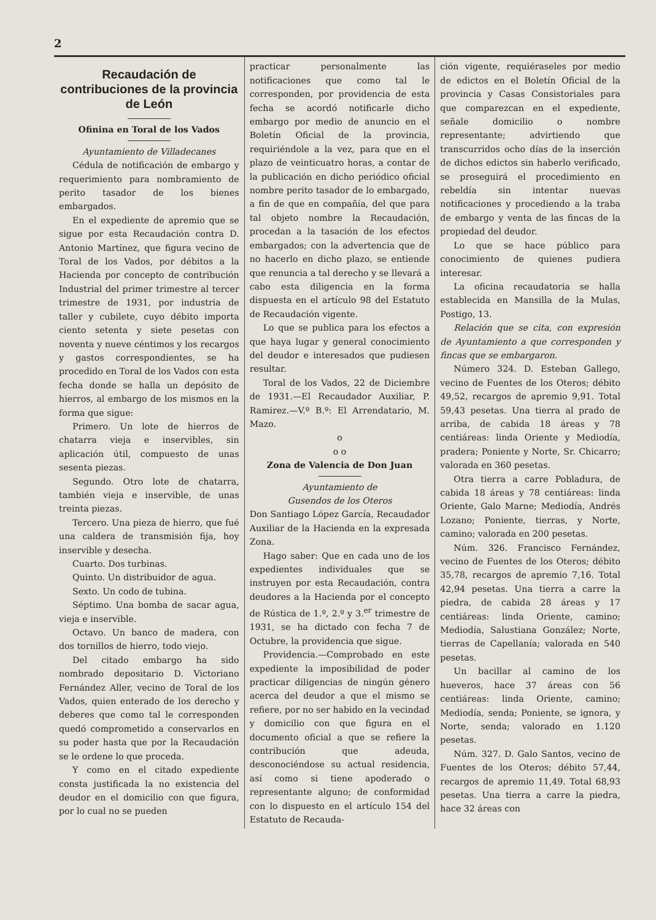2
Recaudación de contribuciones de la provincia de León
Ofinina en Toral de los Vados
Ayuntamiento de Villadecanes
Cédula de notificación de embargo y requerimiento para nombramiento de perito tasador de los bienes embargados.
En el expediente de apremio que se sigue por esta Recaudación contra D. Antonio Martínez, que figura vecino de Toral de los Vados, por débitos a la Hacienda por concepto de contribución Industrial del primer trimestre al tercer trimestre de 1931, por industria de taller y cubilete, cuyo débito importa ciento setenta y siete pesetas con noventa y nueve céntimos y los recargos y gastos correspondientes, se ha procedido en Toral de los Vados con esta fecha donde se halla un depósito de hierros, al embargo de los mismos en la forma que sigue:
Primero. Un lote de hierros de chatarra vieja e inservibles, sin aplicación útil, compuesto de unas sesenta piezas.
Segundo. Otro lote de chatarra, también vieja e inservible, de unas treinta piezas.
Tercero. Una pieza de hierro, que fué una caldera de transmisión fija, hoy inservible y desecha.
Cuarto. Dos turbinas.
Quinto. Un distribuidor de agua.
Sexto. Un codo de tubina.
Séptimo. Una bomba de sacar agua, vieja e inservible.
Octavo. Un banco de madera, con dos tornillos de hierro, todo viejo.
Del citado embargo ha sido nombrado depositario D. Victoriano Fernández Aller, vecino de Toral de los Vados, quien enterado de los derecho y deberes que como tal le corresponden quedó comprometido a conservarlos en su poder hasta que por la Recaudación se le ordene lo que proceda.
Y como en el citado expediente consta justificada la no existencia del deudor en el domicilio con que figura, por lo cual no se pueden
practicar personalmente las notificaciones que como tal le corresponden, por providencia de esta fecha se acordó notificarle dicho embargo por medio de anuncio en el Boletín Oficial de la provincia, requiriéndole a la vez, para que en el plazo de veinticuatro horas, a contar de la publicación en dicho periódico oficial nombre perito tasador de lo embargado, a fin de que en compañía, del que para tal objeto nombre la Recaudación, procedan a la tasación de los efectos embargados; con la advertencia que de no hacerlo en dicho plazo, se entiende que renuncia a tal derecho y se llevará a cabo esta diligencia en la forma dispuesta en el artículo 98 del Estatuto de Recaudación vigente.
Lo que se publica para los efectos a que haya lugar y general conocimiento del deudor e interesados que pudiesen resultar.
Toral de los Vados, 22 de Diciembre de 1931.—El Recaudador Auxiliar, P. Ramirez.—V.º B.º: El Arrendatario, M. Mazo.
o
o o
Zona de Valencia de Don Juan
Ayuntamiento de
Gusendos de los Oteros
Don Santiago López García, Recaudador Auxiliar de la Hacienda en la expresada Zona.
Hago saber: Que en cada uno de los expedientes individuales que se instruyen por esta Recaudación, contra deudores a la Hacienda por el concepto de Rústica de 1.º, 2.º y 3.<sup>er</sup> trimestre de 1931, se ha dictado con fecha 7 de Octubre, la providencia que sigue.
Providencia.—Comprobado en este expediente la imposibilidad de poder practicar diligencias de ningún género acerca del deudor a que el mismo se refiere, por no ser habido en la vecindad y domicilio con que figura en el documento oficial a que se refiere la contribución que adeuda, desconociéndose su actual residencia, así como si tiene apoderado o representante alguno; de conformidad con lo dispuesto en el artículo 154 del Estatuto de Recauda-
ción vigente, requiéraseles por medio de edictos en el Boletín Oficial de la provincia y Casas Consistoriales para que comparezcan en el expediente, señale domicilio o nombre representante; advirtiendo que transcurridos ocho días de la inserción de dichos edictos sin haberlo verificado, se proseguirá el procedimiento en rebeldía sin intentar nuevas notificaciones y procediendo a la traba de embargo y venta de las fincas de la propiedad del deudor.
Lo que se hace público para conocimiento de quienes pudiera interesar.
La oficina recaudatoria se halla establecida en Mansilla de la Mulas, Postigo, 13.
Relación que se cita, con expresión de Ayuntamiento a que corresponden y fincas que se embargaron.
Número 324. D. Esteban Gallego, vecino de Fuentes de los Oteros; débito 49,52, recargos de apremio 9,91. Total 59,43 pesetas. Una tierra al prado de arriba, de cabida 18 áreas y 78 centiáreas: linda Oriente y Mediodía, pradera; Poniente y Norte, Sr. Chicarro; valorada en 360 pesetas.
Otra tierra a carre Pobladura, de cabida 18 áreas y 78 centiáreas: linda Oriente, Galo Marne; Mediodía, Andrés Lozano; Poniente, tierras, y Norte, camino; valorada en 200 pesetas.
Núm. 326. Francisco Fernández, vecino de Fuentes de los Oteros; débito 35,78, recargos de apremio 7,16. Total 42,94 pesetas. Una tierra a carre la piedra, de cabida 28 áreas y 17 centiáreas: linda Oriente, camino; Mediodía, Salustiana González; Norte, tierras de Capellanía; valorada en 540 pesetas.
Un bacillar al camino de los hueveros, hace 37 áreas con 56 centiáreas: linda Oriente, camino; Mediodía, senda; Poniente, se ignora, y Norte, senda; valorado en 1.120 pesetas.
Núm. 327. D. Galo Santos, vecino de Fuentes de los Oteros; débito 57,44, recargos de apremio 11,49. Total 68,93 pesetas. Una tierra a carre la piedra, hace 32 áreas con